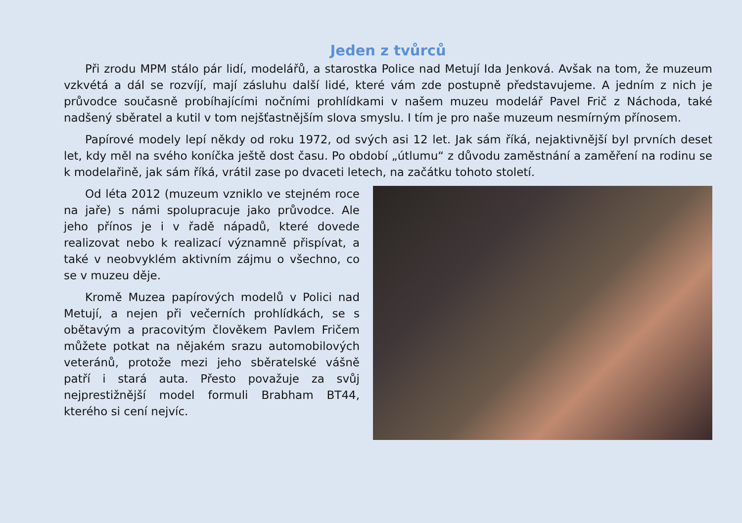Jeden z tvůrců
Při zrodu MPM stálo pár lidí, modelářů, a starostka Police nad Metují Ida Jenková. Avšak na tom, že muzeum vzkvétá a dál se rozvíjí, mají zásluhu další lidé, které vám zde postupně představujeme. A jedním z nich je průvodce současně probíhajícími nočními prohlídkami v našem muzeu modelář Pavel Frič z Náchoda, také nadšený sběratel a kutil v tom nejšťastnějším slova smyslu. I tím je pro naše muzeum nesmírným přínosem.
Papírové modely lepí někdy od roku 1972, od svých asi 12 let. Jak sám říká, nejaktivnější byl prvních deset let, kdy měl na svého koníčka ještě dost času. Po období „útlumu“ z důvodu zaměstnání a zaměření na rodinu se k modelařině, jak sám říká, vrátil zase po dvaceti letech, na začátku tohoto století.
Od léta 2012 (muzeum vzniklo ve stejném roce na jaře) s námi spolupracuje jako průvodce. Ale jeho přínos je i v řadě nápadů, které dovede realizovat nebo k realizací významně přispívat, a také v neobvyklém aktivním zájmu o všechno, co se v muzeu děje.
Kromě Muzea papírových modelů v Polici nad Metují, a nejen při večerních prohlídkách, se s obětavým a pracovitým člověkem Pavlem Fričem můžete potkat na nějakém srazu automobilových veteránů, protože mezi jeho sběratelské vášně patří i stará auta. Přesto považuje za svůj nejprestižnější model formuli Brabham BT44, kterého si cení nejvíc.